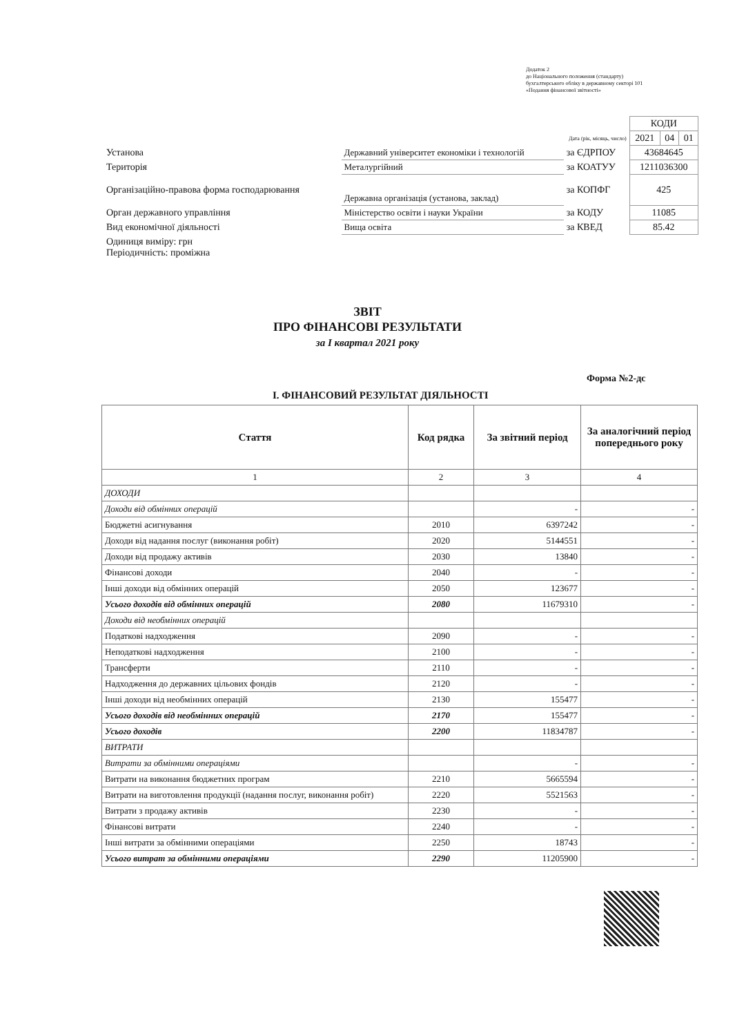Додаток 2
до Національного положення (стандарту)
бухгалтерського обліку в державному секторі 101
«Подання фінансової звітності»
| | | | КОДИ | | |
| Дата (рік, місяць, число) | | | 2021 | 04 | 01 |
| Установа | Державний університет економіки і технологій | за ЄДРПОУ | 43684645 | | |
| Територія | Металургійний | за КОАТУУ | 1211036300 | | |
| Організаційно-правова форма господарювання | Державна організація (установа, заклад) | за КОПФГ | 425 | | |
| Орган державного управління | Міністерство освіти і науки України | за КОДУ | 11085 | | |
| Вид економічної діяльності | Вища освіта | за КВЕД | 85.42 | | |
| Одиниця виміру: грн Періодичність: проміжна | | | | | |
ЗВІТ
ПРО ФІНАНСОВІ РЕЗУЛЬТАТИ
за I квартал 2021 року
Форма №2-дс
I. ФІНАНСОВИЙ РЕЗУЛЬТАТ ДІЯЛЬНОСТІ
| Стаття | Код рядка | За звітний період | За аналогічний період попереднього року |
| --- | --- | --- | --- |
| 1 | 2 | 3 | 4 |
| ДОХОДИ | | | |
| Доходи від обмінних операцій | | - | - |
| Бюджетні асигнування | 2010 | 6397242 | - |
| Доходи від надання послуг (виконання робіт) | 2020 | 5144551 | - |
| Доходи від продажу активів | 2030 | 13840 | - |
| Фінансові доходи | 2040 | - | - |
| Інші доходи від обмінних операцій | 2050 | 123677 | - |
| Усього доходів від обмінних операцій | 2080 | 11679310 | - |
| Доходи від необмінних операцій | | | |
| Податкові надходження | 2090 | - | - |
| Неподаткові надходження | 2100 | - | - |
| Трансферти | 2110 | - | - |
| Надходження до державних цільових фондів | 2120 | - | - |
| Інші доходи від необмінних операцій | 2130 | 155477 | - |
| Усього доходів від необмінних операцій | 2170 | 155477 | - |
| Усього доходів | 2200 | 11834787 | - |
| ВИТРАТИ | | | |
| Витрати за обмінними операціями | | - | - |
| Витрати на виконання бюджетних програм | 2210 | 5665594 | - |
| Витрати на виготовлення продукції (надання послуг, виконання робіт) | 2220 | 5521563 | - |
| Витрати з продажу активів | 2230 | - | - |
| Фінансові витрати | 2240 | - | - |
| Інші витрати за обмінними операціями | 2250 | 18743 | - |
| Усього витрат за обмінними операціями | 2290 | 11205900 | - |